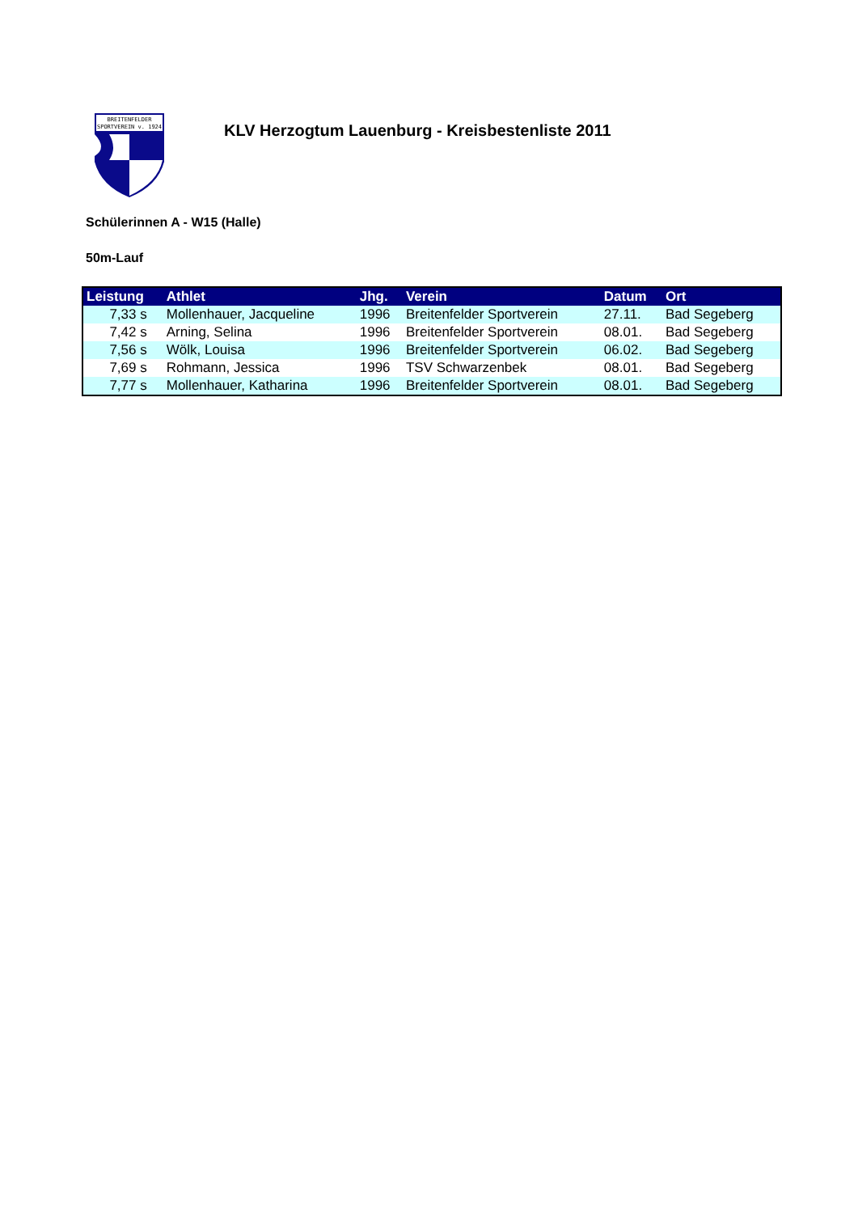BREITENFELDER
SPORTVEREIN v. 1924
KLV Herzogtum Lauenburg - Kreisbestenliste 2011
Schülerinnen A - W15 (Halle)
50m-Lauf
| Leistung | Athlet | Jhg. | Verein | Datum | Ort |
| --- | --- | --- | --- | --- | --- |
| 7,33 s | Mollenhauer, Jacqueline | 1996 | Breitenfelder Sportverein | 27.11. | Bad Segeberg |
| 7,42 s | Arning, Selina | 1996 | Breitenfelder Sportverein | 08.01. | Bad Segeberg |
| 7,56 s | Wölk, Louisa | 1996 | Breitenfelder Sportverein | 06.02. | Bad Segeberg |
| 7,69 s | Rohmann, Jessica | 1996 | TSV Schwarzenbek | 08.01. | Bad Segeberg |
| 7,77 s | Mollenhauer, Katharina | 1996 | Breitenfelder Sportverein | 08.01. | Bad Segeberg |